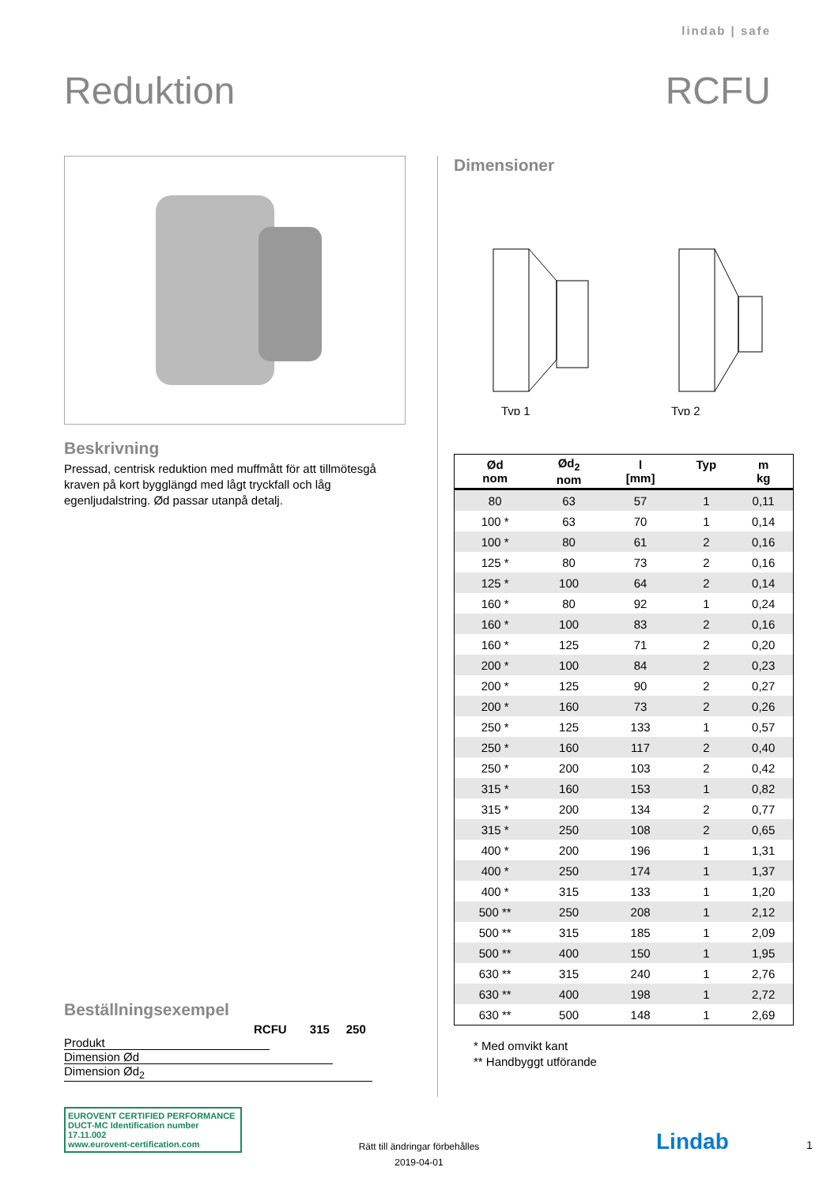lindab | safe
Reduktion RCFU
Beskrivning
Pressad, centrisk reduktion med muffmått för att tillmötesgå kraven på kort bygglängd med lågt tryckfall och låg egenljudalstring. Ød passar utanpå detalj.
Beställningsexempel
RCFU 315 250
Produkt
Dimension Ød
Dimension Ød<sub>2</sub>
Dimensioner
Typ 1
Typ 2
| Ød nom | Ød<sub>2</sub> nom | l [mm] | Typ | m kg |
| --- | --- | --- | --- | --- |
| 80 | 63 | 57 | 1 | 0,11 |
| 100 * | 63 | 70 | 1 | 0,14 |
| 100 * | 80 | 61 | 2 | 0,16 |
| 125 * | 80 | 73 | 2 | 0,16 |
| 125 * | 100 | 64 | 2 | 0,14 |
| 160 * | 80 | 92 | 1 | 0,24 |
| 160 * | 100 | 83 | 2 | 0,16 |
| 160 * | 125 | 71 | 2 | 0,20 |
| 200 * | 100 | 84 | 2 | 0,23 |
| 200 * | 125 | 90 | 2 | 0,27 |
| 200 * | 160 | 73 | 2 | 0,26 |
| 250 * | 125 | 133 | 1 | 0,57 |
| 250 * | 160 | 117 | 2 | 0,40 |
| 250 * | 200 | 103 | 2 | 0,42 |
| 315 * | 160 | 153 | 1 | 0,82 |
| 315 * | 200 | 134 | 2 | 0,77 |
| 315 * | 250 | 108 | 2 | 0,65 |
| 400 * | 200 | 196 | 1 | 1,31 |
| 400 * | 250 | 174 | 1 | 1,37 |
| 400 * | 315 | 133 | 1 | 1,20 |
| 500 ** | 250 | 208 | 1 | 2,12 |
| 500 ** | 315 | 185 | 1 | 2,09 |
| 500 ** | 400 | 150 | 1 | 1,95 |
| 630 ** | 315 | 240 | 1 | 2,76 |
| 630 ** | 400 | 198 | 1 | 2,72 |
| 630 ** | 500 | 148 | 1 | 2,69 |
* Med omvikt kant
** Handbyggt utförande
EUROVENT CERTIFIED PERFORMANCE
DUCT-MC Identification number 17.11.002
www.eurovent-certification.com
Rätt till ändringar förbehålles
2019-04-01
Lindab 1